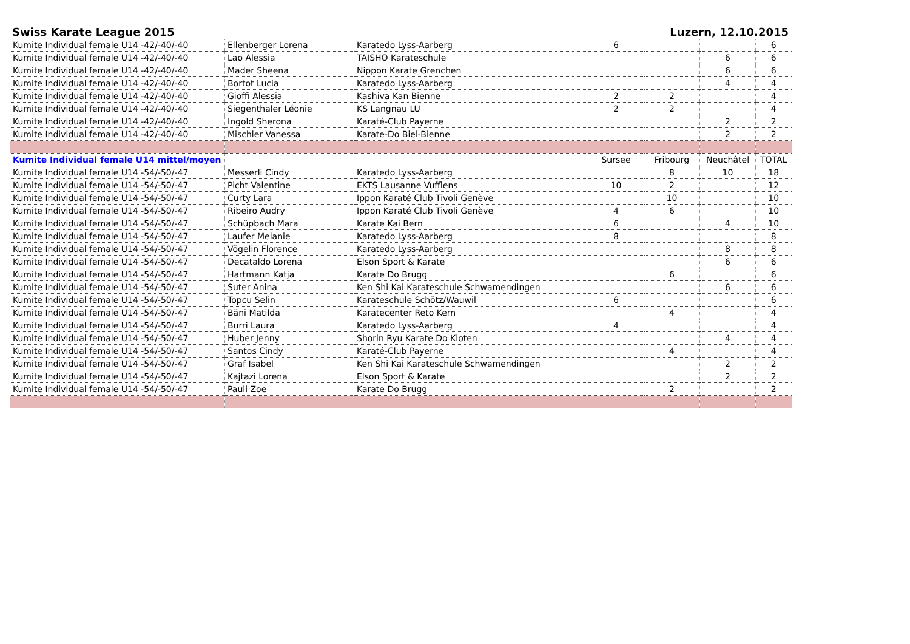Swiss Karate League 2015 Luzern, 12.10.2015
| Kumite Individual female U14 -42/-40/-40 | Ellenberger Lorena | Karatedo Lyss-Aarberg | 6 | | | 6 |
| Kumite Individual female U14 -42/-40/-40 | Lao Alessia | TAISHO Karateschule | | | 6 | 6 |
| Kumite Individual female U14 -42/-40/-40 | Mader Sheena | Nippon Karate Grenchen | | | 6 | 6 |
| Kumite Individual female U14 -42/-40/-40 | Bortot Lucia | Karatedo Lyss-Aarberg | | | 4 | 4 |
| Kumite Individual female U14 -42/-40/-40 | Gioffi Alessia | Kashiva Kan Bienne | 2 | 2 | | 4 |
| Kumite Individual female U14 -42/-40/-40 | Siegenthaler Léonie | KS Langnau LU | 2 | 2 | | 4 |
| Kumite Individual female U14 -42/-40/-40 | Ingold Sherona | Karaté-Club Payerne | | | 2 | 2 |
| Kumite Individual female U14 -42/-40/-40 | Mischler Vanessa | Karate-Do Biel-Bienne | | | 2 | 2 |
| Kumite Individual female U14 mittel/moyen | | | Sursee | Fribourg | Neuchâtel | TOTAL |
| Kumite Individual female U14 -54/-50/-47 | Messerli Cindy | Karatedo Lyss-Aarberg | | 8 | 10 | 18 |
| Kumite Individual female U14 -54/-50/-47 | Picht Valentine | EKTS Lausanne Vufflens | 10 | 2 | | 12 |
| Kumite Individual female U14 -54/-50/-47 | Curty Lara | Ippon Karaté Club Tivoli Genève | | 10 | | 10 |
| Kumite Individual female U14 -54/-50/-47 | Ribeiro Audry | Ippon Karaté Club Tivoli Genève | 4 | 6 | | 10 |
| Kumite Individual female U14 -54/-50/-47 | Schüpbach Mara | Karate Kai Bern | 6 | | 4 | 10 |
| Kumite Individual female U14 -54/-50/-47 | Laufer Melanie | Karatedo Lyss-Aarberg | 8 | | | 8 |
| Kumite Individual female U14 -54/-50/-47 | Vögelin Florence | Karatedo Lyss-Aarberg | | | 8 | 8 |
| Kumite Individual female U14 -54/-50/-47 | Decataldo Lorena | Elson Sport & Karate | | | 6 | 6 |
| Kumite Individual female U14 -54/-50/-47 | Hartmann Katja | Karate Do Brugg | | 6 | | 6 |
| Kumite Individual female U14 -54/-50/-47 | Suter Anina | Ken Shi Kai Karateschule Schwamendingen | | | 6 | 6 |
| Kumite Individual female U14 -54/-50/-47 | Topcu Selin | Karateschule Schötz/Wauwil | 6 | | | 6 |
| Kumite Individual female U14 -54/-50/-47 | Bäni Matilda | Karatecenter Reto Kern | | 4 | | 4 |
| Kumite Individual female U14 -54/-50/-47 | Burri Laura | Karatedo Lyss-Aarberg | 4 | | | 4 |
| Kumite Individual female U14 -54/-50/-47 | Huber Jenny | Shorin Ryu Karate Do Kloten | | | 4 | 4 |
| Kumite Individual female U14 -54/-50/-47 | Santos Cindy | Karaté-Club Payerne | | 4 | | 4 |
| Kumite Individual female U14 -54/-50/-47 | Graf Isabel | Ken Shi Kai Karateschule Schwamendingen | | | 2 | 2 |
| Kumite Individual female U14 -54/-50/-47 | Kajtazi Lorena | Elson Sport & Karate | | | 2 | 2 |
| Kumite Individual female U14 -54/-50/-47 | Pauli Zoe | Karate Do Brugg | | 2 | | 2 |